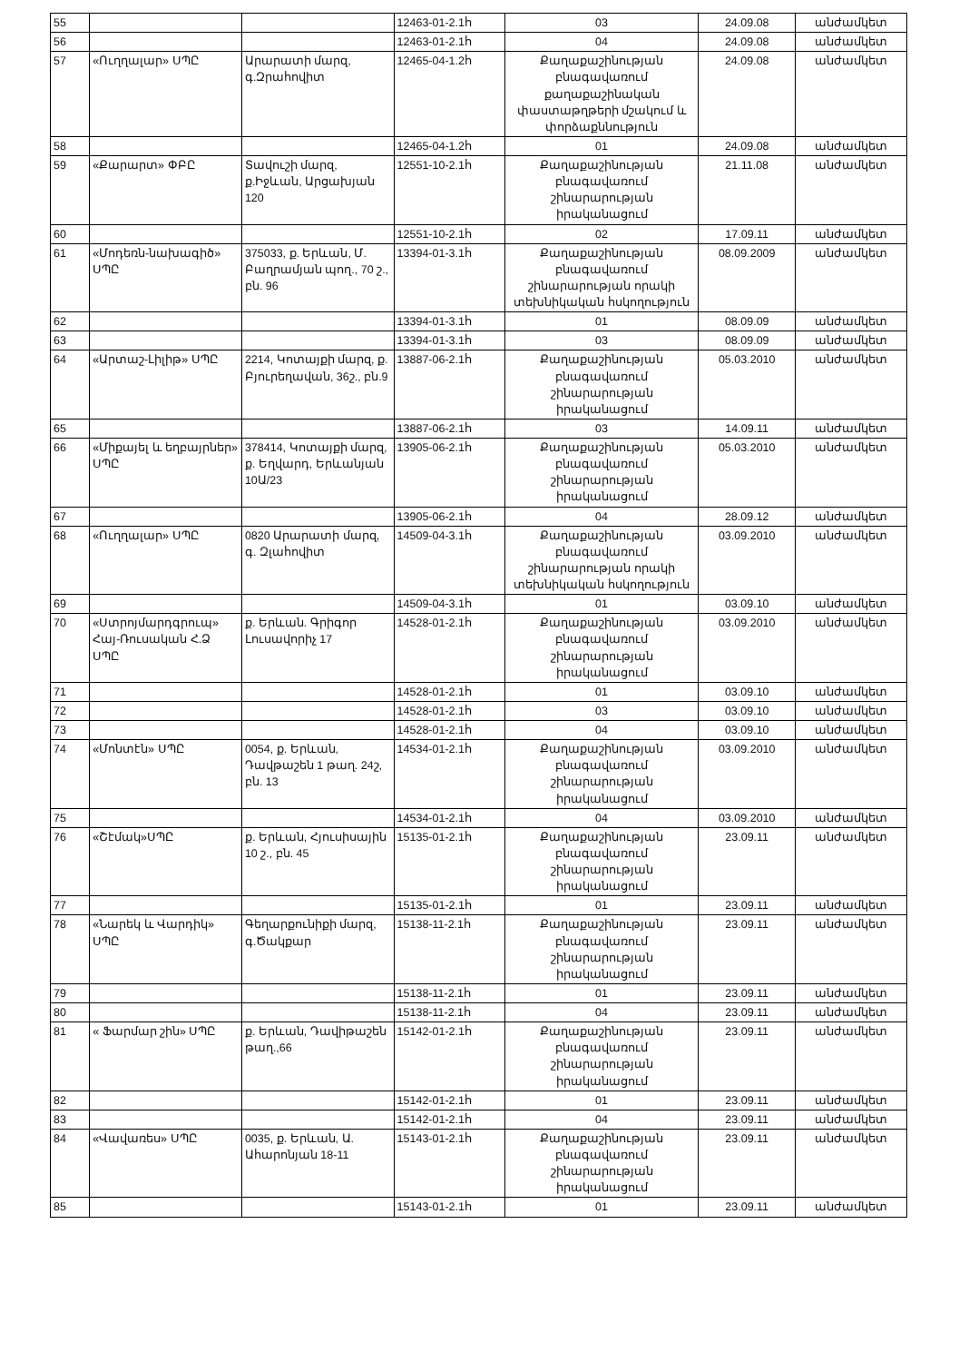| 55 | | | 12463-01-2.1հ | 03 | 24.09.08 | անժամկետ |
| 56 | | | 12463-01-2.1հ | 04 | 24.09.08 | անժամկետ |
| 57 | «Ուղղալար» ՍՊԸ | Արարատի մարզ, գ.Զրահովիտ | 12465-04-1.2հ | Քաղաքաշինության բնագավառում քաղաքաշինական փաստաթղթերի մշակում և փորձաքննություն | 24.09.08 | անժամկետ |
| 58 | | | 12465-04-1.2հ | 01 | 24.09.08 | անժամկետ |
| 59 | «Քարարտ» ՓԲԸ | Տավուշի մարզ, ք.Իջևան, Արցախյան 120 | 12551-10-2.1հ | Քաղաքաշինության բնագավառում շինարարության իրականացում | 21.11.08 | անժամկետ |
| 60 | | | 12551-10-2.1հ | 02 | 17.09.11 | անժամկետ |
| 61 | «Մոդեռն-նախագիծ» ՍՊԸ | 375033, ք. Երևան, Մ. Բաղրամյան պող., 70 շ., բն. 96 | 13394-01-3.1հ | Քաղաքաշինության բնագավառում շինարարության որակի տեխնիկական հսկողություն | 08.09.2009 | անժամկետ |
| 62 | | | 13394-01-3.1հ | 01 | 08.09.09 | անժամկետ |
| 63 | | | 13394-01-3.1հ | 03 | 08.09.09 | անժամկետ |
| 64 | «Արտաշ-Լիլիթ» ՍՊԸ | 2214, Կոտայքի մարզ, ք. Բյուրեղավան, 36շ., բն.9 | 13887-06-2.1հ | Քաղաքաշինության բնագավառում շինարարության իրականացում | 05.03.2010 | անժամկետ |
| 65 | | | 13887-06-2.1հ | 03 | 14.09.11 | անժամկետ |
| 66 | «Միքայել և եղբայրներ» ՍՊԸ | 378414, Կոտայքի մարզ, ք. Եղվարդ, Երևանյան 10Ա/23 | 13905-06-2.1հ | Քաղաքաշինության բնագավառում շինարարության իրականացում | 05.03.2010 | անժամկետ |
| 67 | | | 13905-06-2.1հ | 04 | 28.09.12 | անժամկետ |
| 68 | «Ուղղալար» ՍՊԸ | 0820 Արարատի մարզ, գ. Զլահովիտ | 14509-04-3.1հ | Քաղաքաշինության բնագավառում շինարարության որակի տեխնիկական հսկողություն | 03.09.2010 | անժամկետ |
| 69 | | | 14509-04-3.1հ | 01 | 03.09.10 | անժամկետ |
| 70 | «Ստրոյմարդգրուպ» Հայ-Ռուսական Հ.Ձ ՍՊԸ | ք. Երևան. Գրիգոր Լուսավորիչ 17 | 14528-01-2.1հ | Քաղաքաշինության բնագավառում շինարարության իրականացում | 03.09.2010 | անժամկետ |
| 71 | | | 14528-01-2.1հ | 01 | 03.09.10 | անժամկետ |
| 72 | | | 14528-01-2.1հ | 03 | 03.09.10 | անժամկետ |
| 73 | | | 14528-01-2.1հ | 04 | 03.09.10 | անժամկետ |
| 74 | «Մոնտէն» ՍՊԸ | 0054, ք. Երևան, Դավթաշեն 1 թաղ. 24շ, բն. 13 | 14534-01-2.1հ | Քաղաքաշինության բնագավառում շինարարության իրականացում | 03.09.2010 | անժամկետ |
| 75 | | | 14534-01-2.1հ | 04 | 03.09.2010 | անժամկետ |
| 76 | «Շէմակ»ՍՊԸ | ք. Երևան, Հյուսիսային 10 շ., բն. 45 | 15135-01-2.1հ | Քաղաքաշինության բնագավառում շինարարության իրականացում | 23.09.11 | անժամկետ |
| 77 | | | 15135-01-2.1հ | 01 | 23.09.11 | անժամկետ |
| 78 | «Նարեկ և Վարդիկ» ՍՊԸ | Գեղարքունիքի մարզ, գ.Ծակքար | 15138-11-2.1հ | Քաղաքաշինության բնագավառում շինարարության իրականացում | 23.09.11 | անժամկետ |
| 79 | | | 15138-11-2.1հ | 01 | 23.09.11 | անժամկետ |
| 80 | | | 15138-11-2.1հ | 04 | 23.09.11 | անժամկետ |
| 81 | « Ֆարմար շին» ՍՊԸ | ք. Երևան, Դավիթաշեն թաղ.,66 | 15142-01-2.1հ | Քաղաքաշինության բնագավառում շինարարության իրականացում | 23.09.11 | անժամկետ |
| 82 | | | 15142-01-2.1հ | 01 | 23.09.11 | անժամկետ |
| 83 | | | 15142-01-2.1հ | 04 | 23.09.11 | անժամկետ |
| 84 | «Վավառես» ՍՊԸ | 0035, ք. Երևան, Ա. Ահարոնյան 18-11 | 15143-01-2.1հ | Քաղաքաշինության բնագավառում շինարարության իրականացում | 23.09.11 | անժամկետ |
| 85 | | | 15143-01-2.1հ | 01 | 23.09.11 | անժամկետ |